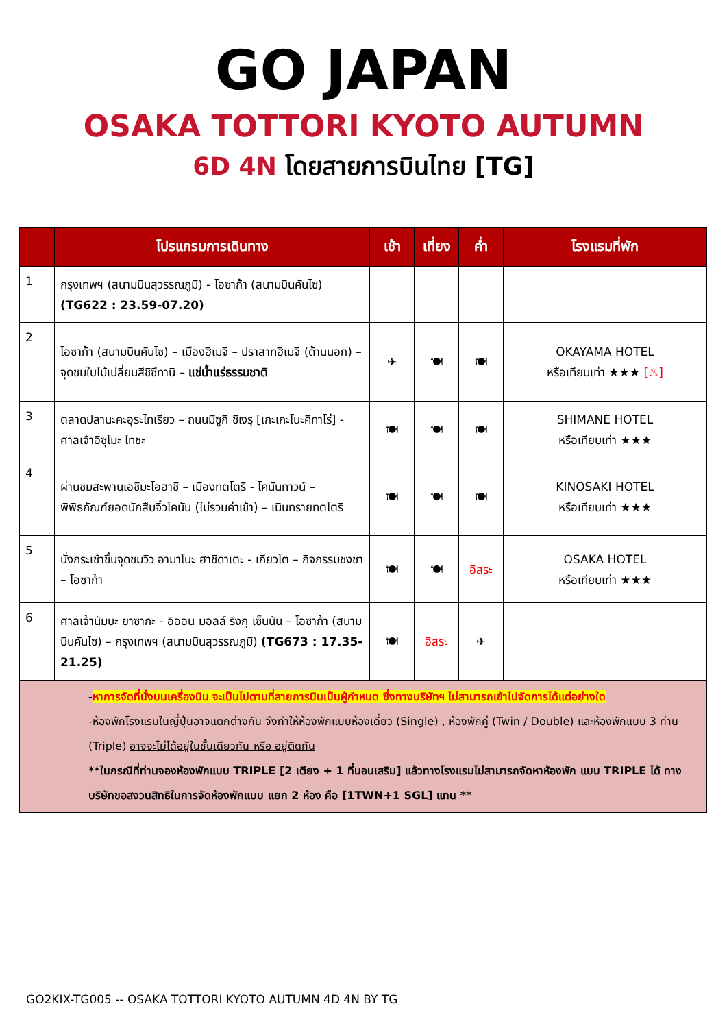GO JAPAN
OSAKA TOTTORI KYOTO AUTUMN
6D 4N โดยสายการบินไทย [TG]
| | โปรแกรมการเดินทาง | เช้า | เที่ยง | ค่ำ | โรงแรมที่พัก |
| --- | --- | --- | --- | --- | --- |
| 1 | กรุงเทพฯ (สนามบินสุวรรณภูมิ) - โอซาก้า (สนามบินคันไซ) (TG622 : 23.59-07.20) | | | | |
| 2 | โอซาก้า (สนามบินคันไซ) – เมืองฮิเมจิ – ปราสาทฮิเมจิ (ด้านนอก) – จุดชมใบไม้เปลี่ยนสีชิซึทานิ – แช่น้ำแร่ธรรมชาติ | ✈ | 🍽 | 🍽 | OKAYAMA HOTEL หรือเทียบเท่า ★★★ [♨] |
| 3 | ตลาดปลานะคะอุระไทเรียว – ถนนมิซูกิ ชิเงรุ [เกะเกะโนะคิทาโร่] - ศาลเจ้าอิซุโมะ ไทชะ | 🍽 | 🍽 | 🍽 | SHIMANE HOTEL หรือเทียบเท่า ★★★ |
| 4 | ผ่านชมสะพานเอชิมะโอฮาชิ – เมืองทตโตริ - โคนันทาวน์ – พิพิธภัณฑ์ยอดนักสืบจิ๋วโคนัน (ไม่รวมค่าเข้า) – เนินทรายทตโตริ | 🍽 | 🍽 | 🍽 | KINOSAKI HOTEL หรือเทียบเท่า ★★★ |
| 5 | นั่งกระเช้าขึ้นจุดชมวิว อามาโนะ ฮาชิดาเตะ - เกียวโต – กิจกรรมชงชา – โอซาก้า | 🍽 | 🍽 | อิสระ | OSAKA HOTEL หรือเทียบเท่า ★★★ |
| 6 | ศาลเจ้านัมบะ ยาซากะ - อิออน มอลล์ ริงกุ เซ็นนัน – โอซาก้า (สนามบินคันไซ) – กรุงเทพฯ (สนามบินสุวรรณภูมิ) (TG673 : 17.35-21.25) | 🍽 | อิสระ | ✈ | |
| - หาการจัดที่นั่งบนเครื่องบิน จะเป็นไปตามที่สายการบินเป็นผู้กำหนด ซึ่งทางบริษัทฯ ไม่สามารถเข้าไปจัดการได้แต่อย่างใด -ห้องพักโรงแรมในญี่ปุ่นอาจแตกต่างกัน จึงทำให้ห้องพักแบบห้องเดี่ยว (Single) , ห้องพักคู่ (Twin / Double) และห้องพักแบบ 3 ท่าน (Triple) อาจจะไม่ได้อยู่ในชั้นเดียวกัน หรือ อยู่ติดกัน **ในกรณีที่ท่านจองห้องพักแบบ TRIPLE [2 เตียง + 1 ที่นอนเสริม] แล้วทางโรงแรมไม่สามารถจัดหาห้องพัก แบบ TRIPLE ได้ ทางบริษัทขอสงวนสิทธิในการจัดห้องพักแบบ แยก 2 ห้อง คือ [1TWN+1 SGL] แทน ** | | | | | |
GO2KIX-TG005 -- OSAKA TOTTORI KYOTO AUTUMN 4D 4N BY TG